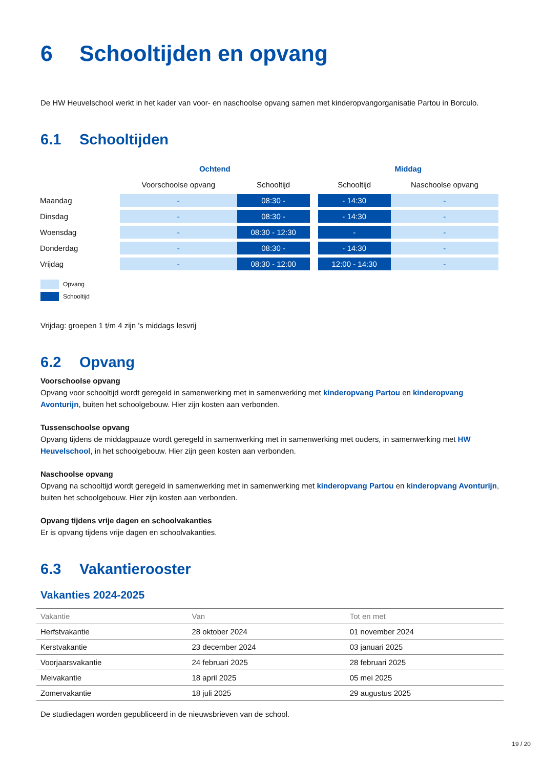6 Schooltijden en opvang
De HW Heuvelschool werkt in het kader van voor- en naschoolse opvang samen met kinderopvangorganisatie Partou in Borculo.
6.1 Schooltijden
| | Ochtend | | | Middag | |
| --- | --- | --- | --- | --- | --- |
| | Voorschoolse opvang | Schooltijd | | Schooltijd | Naschoolse opvang |
| Maandag | - | 08:30 - | | - 14:30 | - |
| Dinsdag | - | 08:30 - | | - 14:30 | - |
| Woensdag | - | 08:30 - 12:30 | | - | - |
| Donderdag | - | 08:30 - | | - 14:30 | - |
| Vrijdag | - | 08:30 - 12:00 | | 12:00 - 14:30 | - |
Opvang
Schooltijd
Vrijdag: groepen 1 t/m 4 zijn 's middags lesvrij
6.2 Opvang
Voorschoolse opvang
Opvang voor schooltijd wordt geregeld in samenwerking met in samenwerking met kinderopvang Partou en kinderopvang Avonturijn, buiten het schoolgebouw. Hier zijn kosten aan verbonden.
Tussenschoolse opvang
Opvang tijdens de middagpauze wordt geregeld in samenwerking met in samenwerking met ouders, in samenwerking met HW Heuvelschool, in het schoolgebouw. Hier zijn geen kosten aan verbonden.
Naschoolse opvang
Opvang na schooltijd wordt geregeld in samenwerking met in samenwerking met kinderopvang Partou en kinderopvang Avonturijn, buiten het schoolgebouw. Hier zijn kosten aan verbonden.
Opvang tijdens vrije dagen en schoolvakanties
Er is opvang tijdens vrije dagen en schoolvakanties.
6.3 Vakantierooster
Vakanties 2024-2025
| Vakantie | Van | Tot en met |
| --- | --- | --- |
| Herfstvakantie | 28 oktober 2024 | 01 november 2024 |
| Kerstvakantie | 23 december 2024 | 03 januari 2025 |
| Voorjaarsvakantie | 24 februari 2025 | 28 februari 2025 |
| Meivakantie | 18 april 2025 | 05 mei 2025 |
| Zomervakantie | 18 juli 2025 | 29 augustus 2025 |
De studiedagen worden gepubliceerd in de nieuwsbrieven van de school.
19 / 20